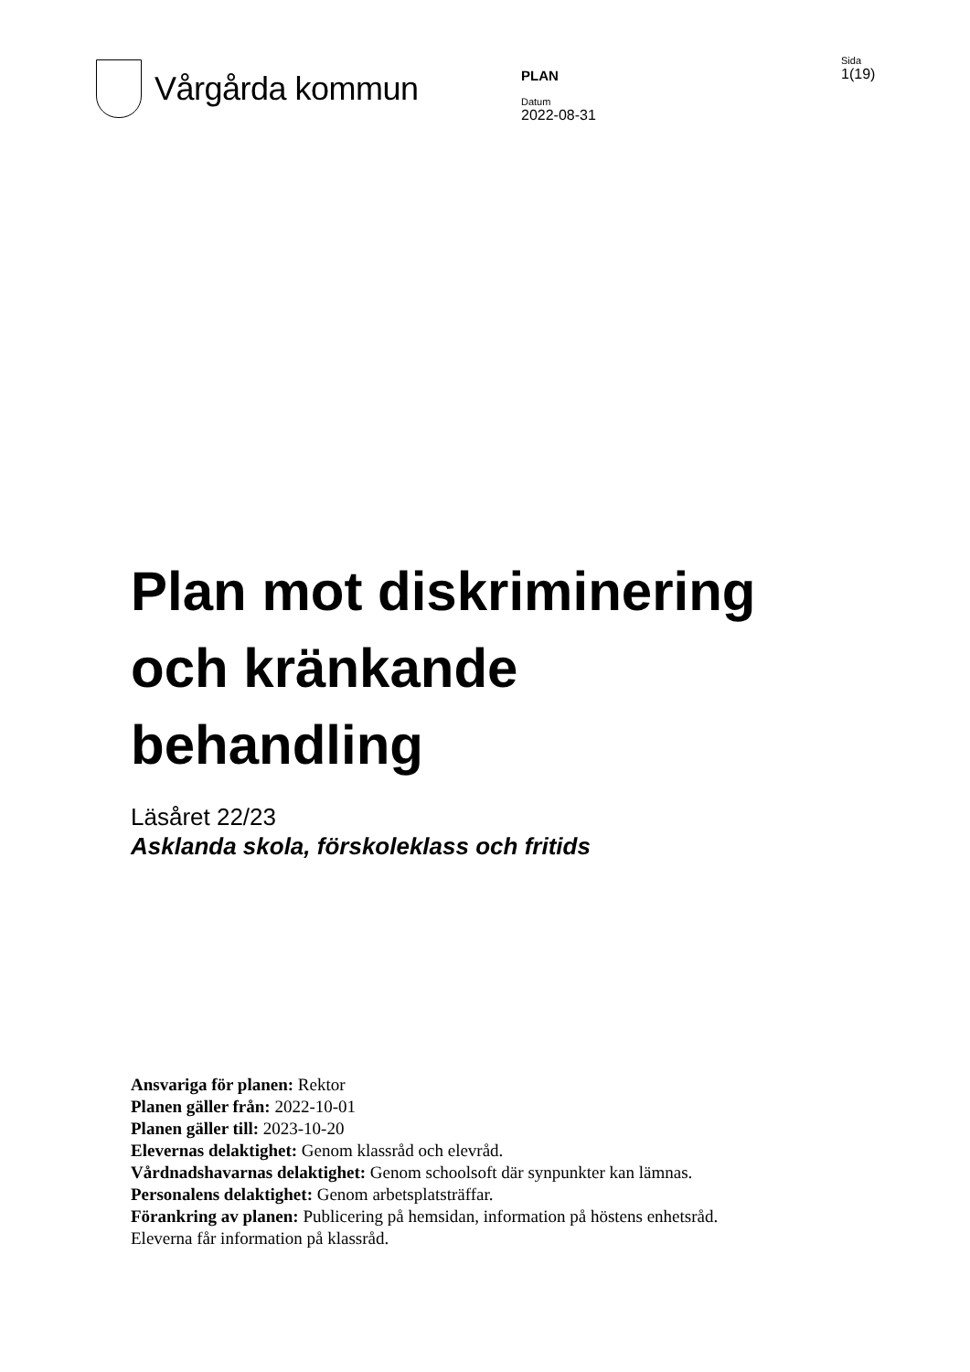Vårgårda kommun
PLAN
Datum
2022-08-31
Sida
1(19)
Plan mot diskriminering
och kränkande
behandling
Läsåret 22/23
Asklanda skola, förskoleklass och fritids
Ansvariga för planen: Rektor
Planen gäller från: 2022-10-01
Planen gäller till: 2023-10-20
Elevernas delaktighet: Genom klassråd och elevråd.
Vårdnadshavarnas delaktighet: Genom schoolsoft där synpunkter kan lämnas.
Personalens delaktighet: Genom arbetsplatsträffar.
Förankring av planen: Publicering på hemsidan, information på höstens enhetsråd.
Eleverna får information på klassråd.